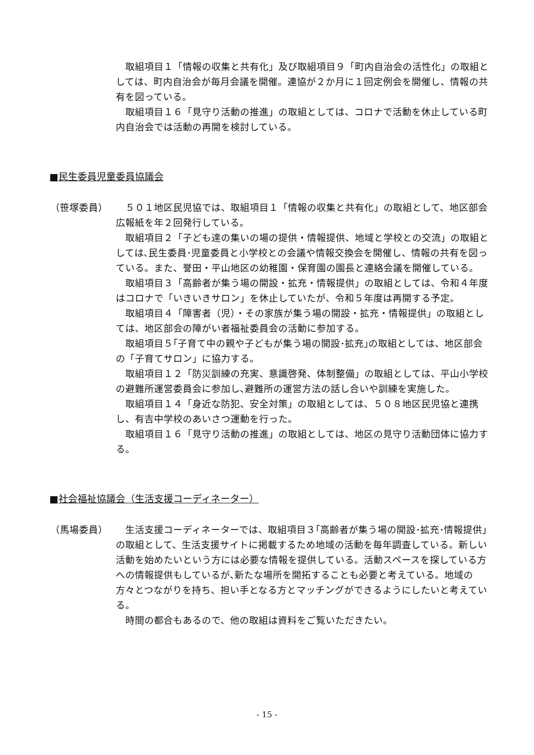取組項目１「情報の収集と共有化」及び取組項目９「町内自治会の活性化」の取組としては、町内自治会が毎月会議を開催。連協が２か月に１回定例会を開催し、情報の共有を図っている。
取組項目１６「見守り活動の推進」の取組としては、コロナで活動を休止している町内自治会では活動の再開を検討している。
■民生委員児童委員協議会
（笹塚委員） ５０１地区民児協では、取組項目１「情報の収集と共有化」の取組として、地区部会広報紙を年２回発行している。
取組項目２「子ども達の集いの場の提供・情報提供、地域と学校との交流」の取組としては､民生委員･児童委員と小学校との会議や情報交換会を開催し、情報の共有を図っている。また、誉田・平山地区の幼稚園・保育園の園長と連絡会議を開催している。
取組項目３「高齢者が集う場の開設・拡充・情報提供」の取組としては、令和４年度はコロナで「いきいきサロン」を休止していたが、令和５年度は再開する予定。
取組項目４「障害者（児）・その家族が集う場の開設・拡充・情報提供」の取組としては、地区部会の障がい者福祉委員会の活動に参加する。
取組項目５｢子育て中の親や子どもが集う場の開設･拡充｣の取組としては、地区部会の「子育てサロン」に協力する。
取組項目１２「防災訓練の充実、意識啓発、体制整備」の取組としては、平山小学校の避難所運営委員会に参加し､避難所の運営方法の話し合いや訓練を実施した。
取組項目１４「身近な防犯、安全対策」の取組としては、５０８地区民児協と連携し、有吉中学校のあいさつ運動を行った。
取組項目１６「見守り活動の推進」の取組としては、地区の見守り活動団体に協力する。
■社会福祉協議会（生活支援コーディネーター）
（馬場委員） 生活支援コーディネーターでは、取組項目３｢高齢者が集う場の開設･拡充･情報提供｣の取組として、生活支援サイトに掲載するため地域の活動を毎年調査している。新しい活動を始めたいという方には必要な情報を提供している。活動スペースを探している方への情報提供もしているが､新たな場所を開拓することも必要と考えている。地域の方々とつながりを持ち、担い手となる方とマッチングができるようにしたいと考えている。
時間の都合もあるので、他の取組は資料をご覧いただきたい。
- 15 -